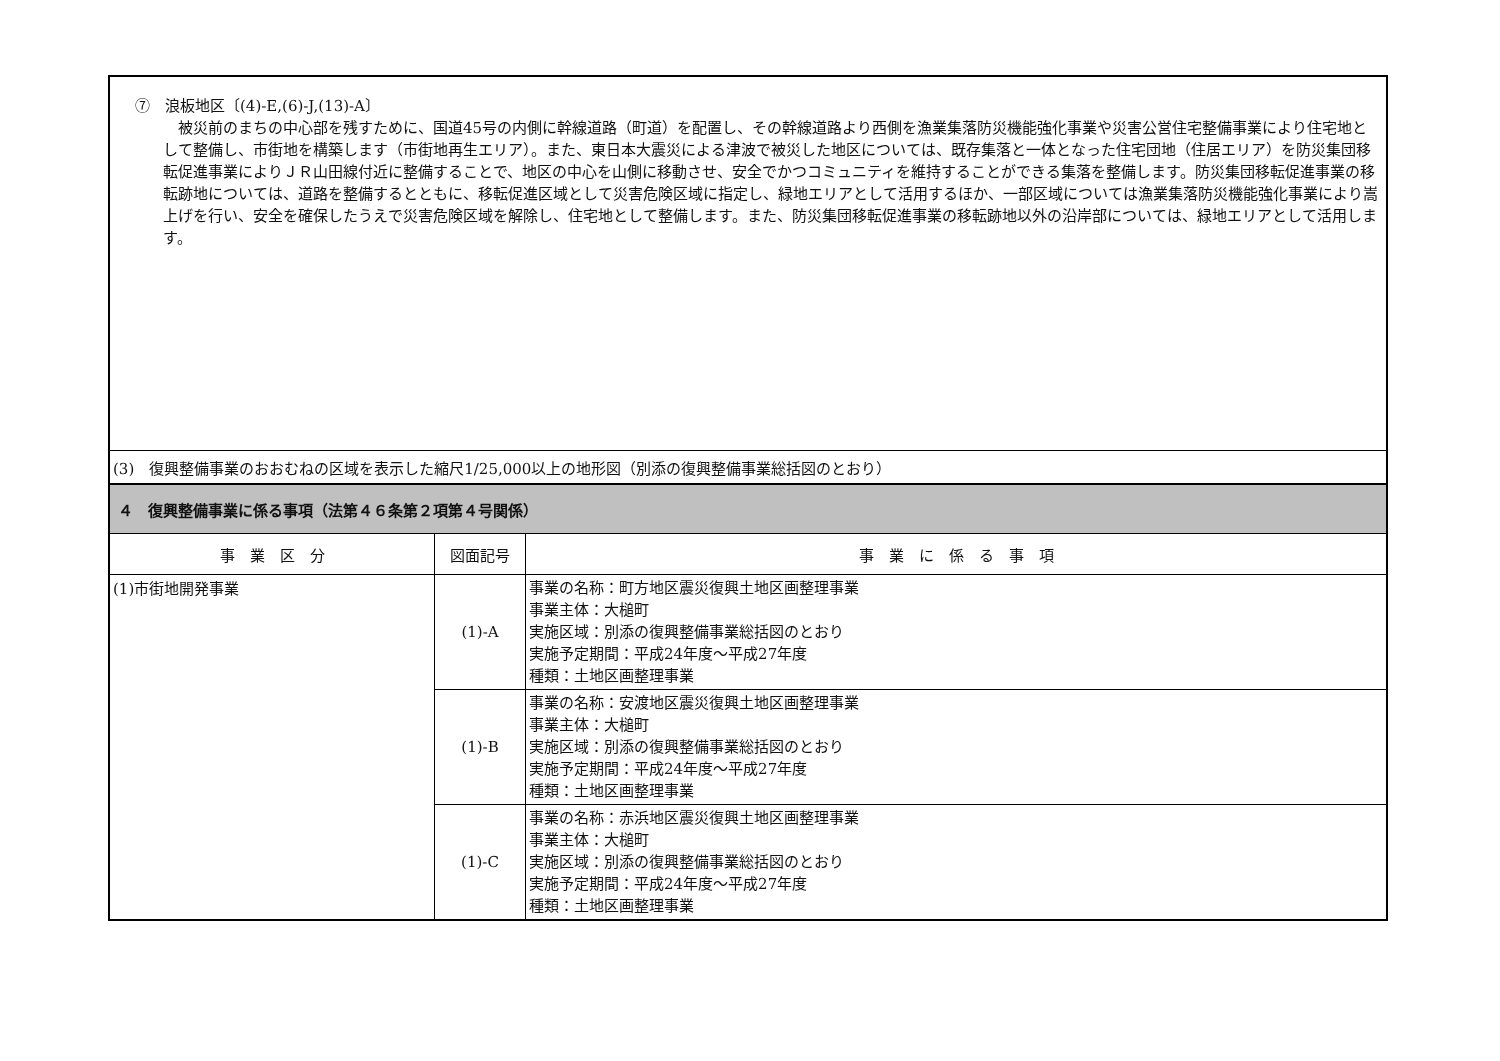| ⑦ 浪板地区〔(4)-E,(6)-J,(13)-A〕 被災前のまちの中心部を残すために、国道45号の内側に幹線道路（町道）を配置し、その幹線道路より西側を漁業集落防災機能強化事業や災害公営住宅整備事業により住宅地として整備し、市街地を構築します（市街地再生エリア）。また、東日本大震災による津波で被災した地区については、既存集落と一体となった住宅団地（住居エリア）を防災集団移転促進事業によりＪＲ山田線付近に整備することで、地区の中心を山側に移動させ、安全でかつコミュニティを維持することができる集落を整備します。防災集団移転促進事業の移転跡地については、道路を整備するとともに、移転促進区域として災害危険区域に指定し、緑地エリアとして活用するほか、一部区域については漁業集落防災機能強化事業により嵩上げを行い、安全を確保したうえで災害危険区域を解除し、住宅地として整備します。また、防災集団移転促進事業の移転跡地以外の沿岸部については、緑地エリアとして活用します。 | | |
| (3) 復興整備事業のおおむねの区域を表示した縮尺1/25,000以上の地形図（別添の復興整備事業総括図のとおり） | | |
| ４ 復興整備事業に係る事項（法第４６条第２項第４号関係） | | |
| 事 業 区 分 | 図面記号 | 事 業 に 係 る 事 項 |
| (1)市街地開発事業 | (1)-A | 事業の名称：町方地区震災復興土地区画整理事業 事業主体：大槌町 実施区域：別添の復興整備事業総括図のとおり 実施予定期間：平成24年度～平成27年度 種類：土地区画整理事業 |
| | (1)-B | 事業の名称：安渡地区震災復興土地区画整理事業 事業主体：大槌町 実施区域：別添の復興整備事業総括図のとおり 実施予定期間：平成24年度～平成27年度 種類：土地区画整理事業 |
| | (1)-C | 事業の名称：赤浜地区震災復興土地区画整理事業 事業主体：大槌町 実施区域：別添の復興整備事業総括図のとおり 実施予定期間：平成24年度～平成27年度 種類：土地区画整理事業 |